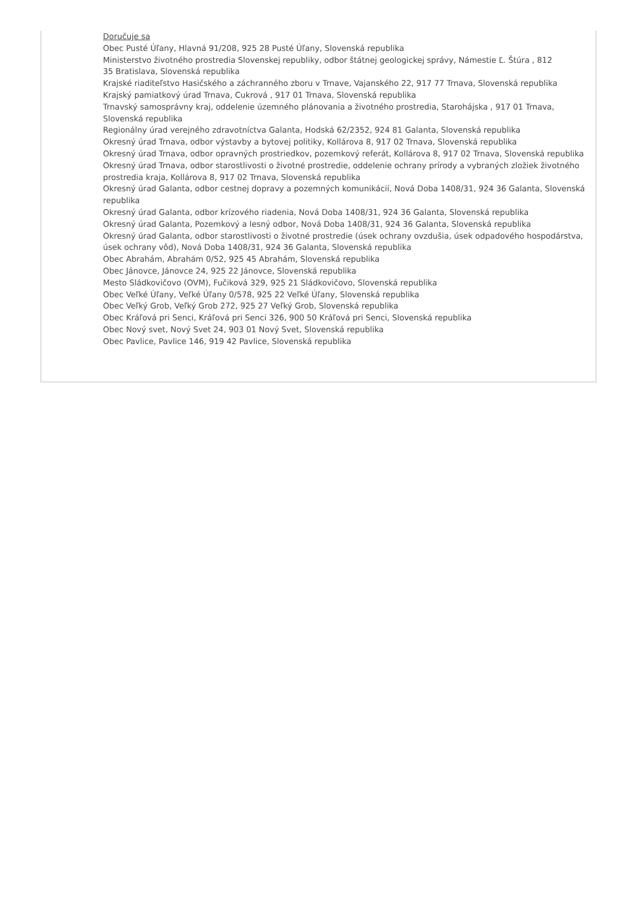Doručuje sa
Obec Pusté Úľany, Hlavná 91/208, 925 28 Pusté Úľany, Slovenská republika
Ministerstvo životného prostredia Slovenskej republiky, odbor štátnej geologickej správy, Námestie Ľ. Štúra , 812
35 Bratislava, Slovenská republika
Krajské riaditeľstvo Hasičského a záchranného zboru v Trnave, Vajanského 22, 917 77 Trnava, Slovenská republika
Krajský pamiatkový úrad Trnava, Cukrová , 917 01 Trnava, Slovenská republika
Trnavský samosprávny kraj, oddelenie územného plánovania a životného prostredia, Starohájska , 917 01 Trnava, Slovenská republika
Regionálny úrad verejného zdravotníctva Galanta, Hodská 62/2352, 924 81 Galanta, Slovenská republika
Okresný úrad Trnava, odbor výstavby a bytovej politiky, Kollárova 8, 917 02 Trnava, Slovenská republika
Okresný úrad Trnava, odbor opravných prostriedkov, pozemkový referát, Kollárova 8, 917 02 Trnava, Slovenská republika
Okresný úrad Trnava, odbor starostlivosti o životné prostredie, oddelenie ochrany prírody a vybraných zložiek životného prostredia kraja, Kollárova 8, 917 02 Trnava, Slovenská republika
Okresný úrad Galanta, odbor cestnej dopravy a pozemných komunikácií, Nová Doba 1408/31, 924 36 Galanta, Slovenská republika
Okresný úrad Galanta, odbor krízového riadenia, Nová Doba 1408/31, 924 36 Galanta, Slovenská republika
Okresný úrad Galanta, Pozemkový a lesný odbor, Nová Doba 1408/31, 924 36 Galanta, Slovenská republika
Okresný úrad Galanta, odbor starostlivosti o životné prostredie (úsek ochrany ovzdušia, úsek odpadového hospodárstva, úsek ochrany vôd), Nová Doba 1408/31, 924 36 Galanta, Slovenská republika
Obec Abrahám, Abrahám 0/52, 925 45 Abrahám, Slovenská republika
Obec Jánovce, Jánovce 24, 925 22 Jánovce, Slovenská republika
Mesto Sládkovičovo (OVM), Fučiková 329, 925 21 Sládkovičovo, Slovenská republika
Obec Veľké Úľany, Veľké Úľany 0/578, 925 22 Veľké Úľany, Slovenská republika
Obec Veľký Grob, Veľký Grob 272, 925 27 Veľký Grob, Slovenská republika
Obec Kráľová pri Senci, Kráľová pri Senci 326, 900 50 Kráľová pri Senci, Slovenská republika
Obec Nový svet, Nový Svet 24, 903 01 Nový Svet, Slovenská republika
Obec Pavlice, Pavlice 146, 919 42 Pavlice, Slovenská republika